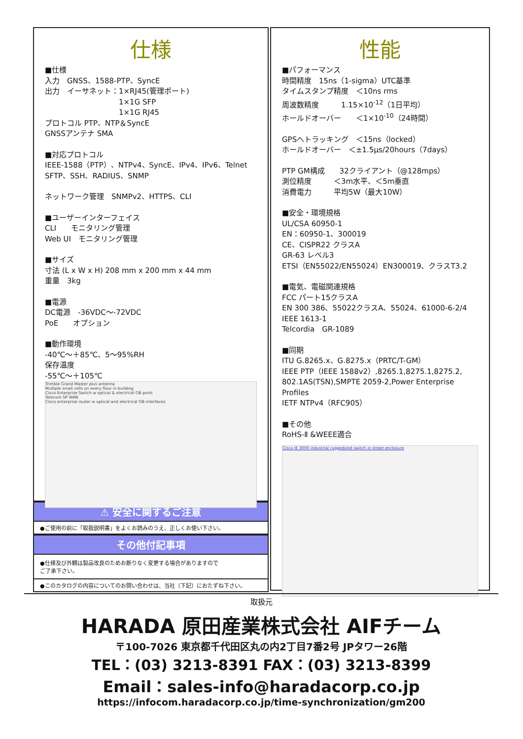仕様
■仕様
入力　GNSS、1588-PTP、SyncE
出力　イーサネット：1×RJ45(管理ポート)
　　　　　　　　　　1×1G SFP
　　　　　　　　　　1×1G RJ45
プロトコル PTP、NTP＆SyncE
GNSSアンテナ SMA
■対応プロトコル
IEEE-1588（PTP）、NTPv4、SyncE、IPv4、IPv6、Telnet
SFTP、SSH、RADIUS、SNMP
ネットワーク管理　SNMPv2、HTTPS、CLI
■ユーザーインターフェイス
CLI　　モニタリング管理
Web UI　モニタリング管理
■サイズ
寸法 (L x W x H) 208 mm x 200 mm x 44 mm
重量　3kg
■電源
DC電源　-36VDC～-72VDC
PoE　　オプション
■動作環境
-40℃～＋85℃、5～95%RH
保存温度
-55℃～＋105℃
Trimble Grand Master plus antenna
Multiple small cells on every floor in building
Cisco Enterprise Switch w optical & electrical GB ports
Telecom SP WAN
Cisco enterprise router w optical and electrical GB interfaces
⚠ 安全に関するご注意
●ご使用の前に「取扱説明書」をよくお読みのうえ、正しくお使い下さい。
その他付記事項
●仕様及び外観は製品改良のためお断りなく変更する場合がありますので
ご了承下さい。
●このカタログの内容についてのお問い合わせは、当社（下記）におたずね下さい。
性能
■パフォーマンス
時間精度　15ns（1-sigma）UTC基準
タイムスタンプ精度　＜10ns rms
周波数精度　　　1.15×10<sup>-12</sup>（1日平均）
ホールドオーバー　　＜1×10<sup>-10</sup>（24時間）
GPSへトラッキング　＜15ns（locked）
ホールドオーバー　＜±1.5μs/20hours（7days）
PTP GM構成　　32クライアント（@128mps）
測位精度　　　＜3m水平、＜5m垂直
消費電力　　　平均5W（最大10W）
■安全・環境規格
UL/CSA 60950-1
EN：60950-1、300019
CE、CISPR22 クラスA
GR-63 レベル3
ETSI（EN55022/EN55024）EN300019、クラスT3.2
■電気、電磁関連規格
FCC パート15クラスA
EN 300 386、55022クラスA、55024、61000-6-2/4
IEEE 1613-1
Telcordia　GR-1089
■同期
ITU G.8265.x、G.8275.x（PRTC/T-GM）
IEEE PTP（IEEE 1588v2）,8265.1,8275.1,8275.2, 802.1AS(TSN),SMPTE 2059-2,Power Enterprise Profiles
IETF NTPv4（RFC905）
■その他
RoHS-Ⅱ &WEEE適合
Cisco IE 3000 industrial ruggedized switch in street enclosure
取扱元
HARADA 原田産業株式会社 AIFチーム
〒100-7026 東京都千代田区丸の内2丁目7番2号 JPタワー26階
TEL：(03) 3213-8391 FAX：(03) 3213-8399
Email：sales-info@haradacorp.co.jp
https://infocom.haradacorp.co.jp/time-synchronization/gm200